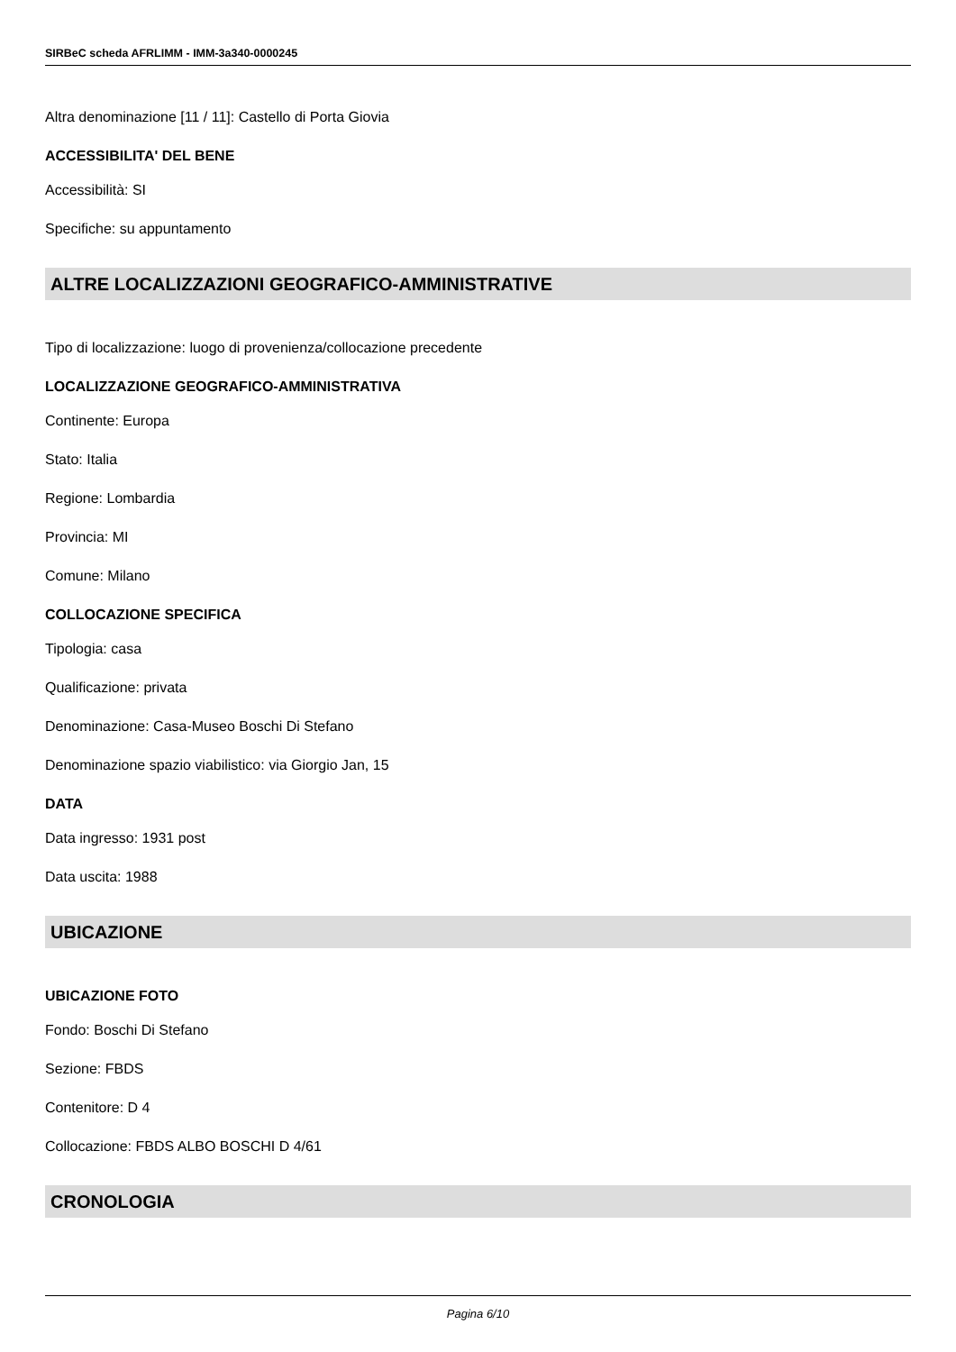SIRBeC scheda AFRLIMM - IMM-3a340-0000245
Altra denominazione [11 / 11]: Castello di Porta Giovia
ACCESSIBILITA' DEL BENE
Accessibilità: SI
Specifiche: su appuntamento
ALTRE LOCALIZZAZIONI GEOGRAFICO-AMMINISTRATIVE
Tipo di localizzazione: luogo di provenienza/collocazione precedente
LOCALIZZAZIONE GEOGRAFICO-AMMINISTRATIVA
Continente: Europa
Stato: Italia
Regione: Lombardia
Provincia: MI
Comune: Milano
COLLOCAZIONE SPECIFICA
Tipologia: casa
Qualificazione: privata
Denominazione: Casa-Museo Boschi Di Stefano
Denominazione spazio viabilistico: via Giorgio Jan, 15
DATA
Data ingresso: 1931 post
Data uscita: 1988
UBICAZIONE
UBICAZIONE FOTO
Fondo: Boschi Di Stefano
Sezione: FBDS
Contenitore: D 4
Collocazione: FBDS ALBO BOSCHI D 4/61
CRONOLOGIA
Pagina 6/10